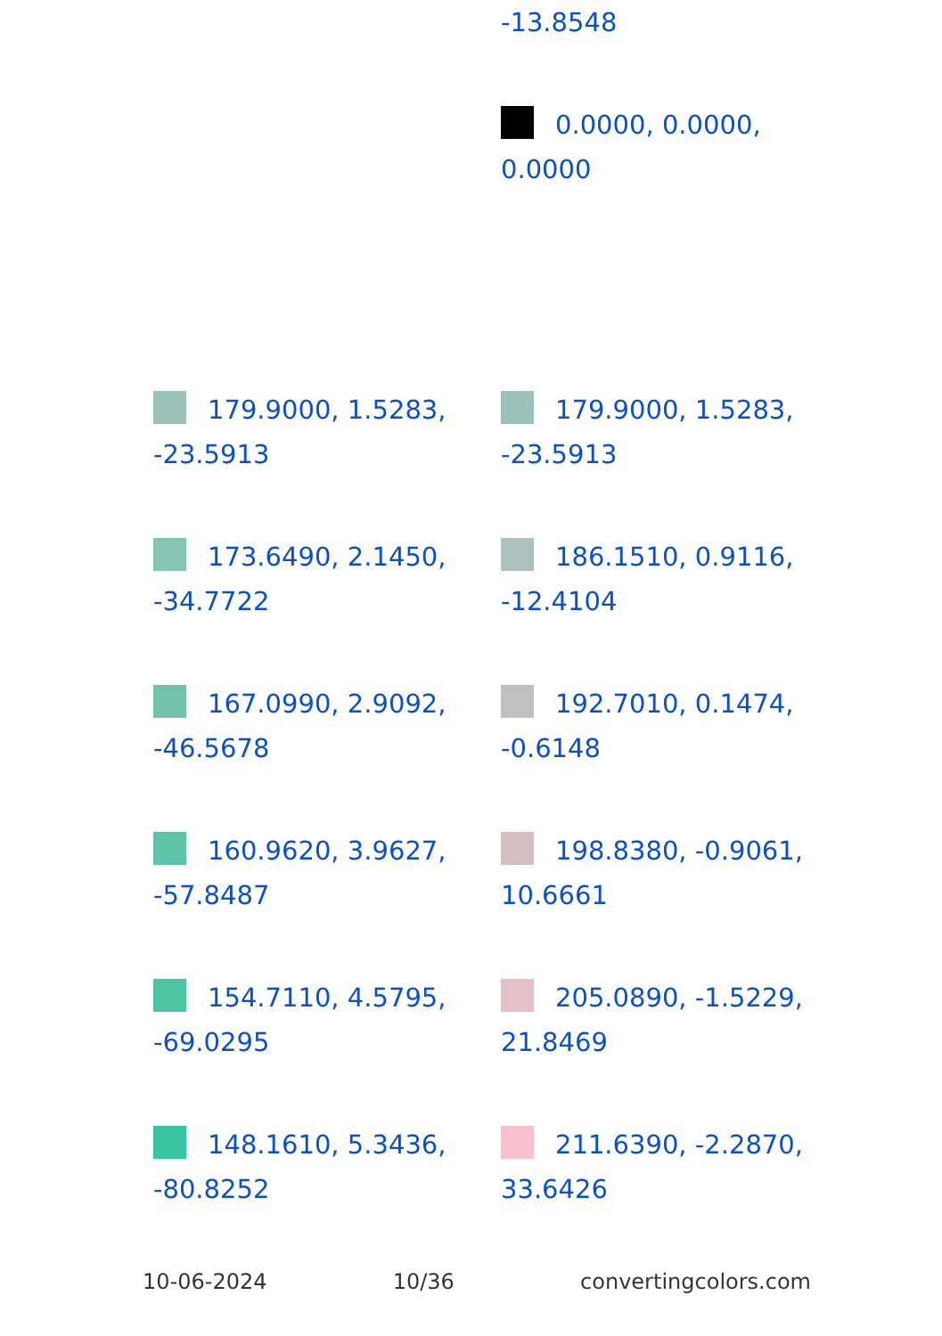-13.8548
0.0000, 0.0000, 0.0000
179.9000, 1.5283, -23.5913
179.9000, 1.5283, -23.5913
173.6490, 2.1450, -34.7722
186.1510, 0.9116, -12.4104
167.0990, 2.9092, -46.5678
192.7010, 0.1474, -0.6148
160.9620, 3.9627, -57.8487
198.8380, -0.9061, 10.6661
154.7110, 4.5795, -69.0295
205.0890, -1.5229, 21.8469
148.1610, 5.3436, -80.8252
211.6390, -2.2870, 33.6426
10-06-2024 10/36 convertingcolors.com